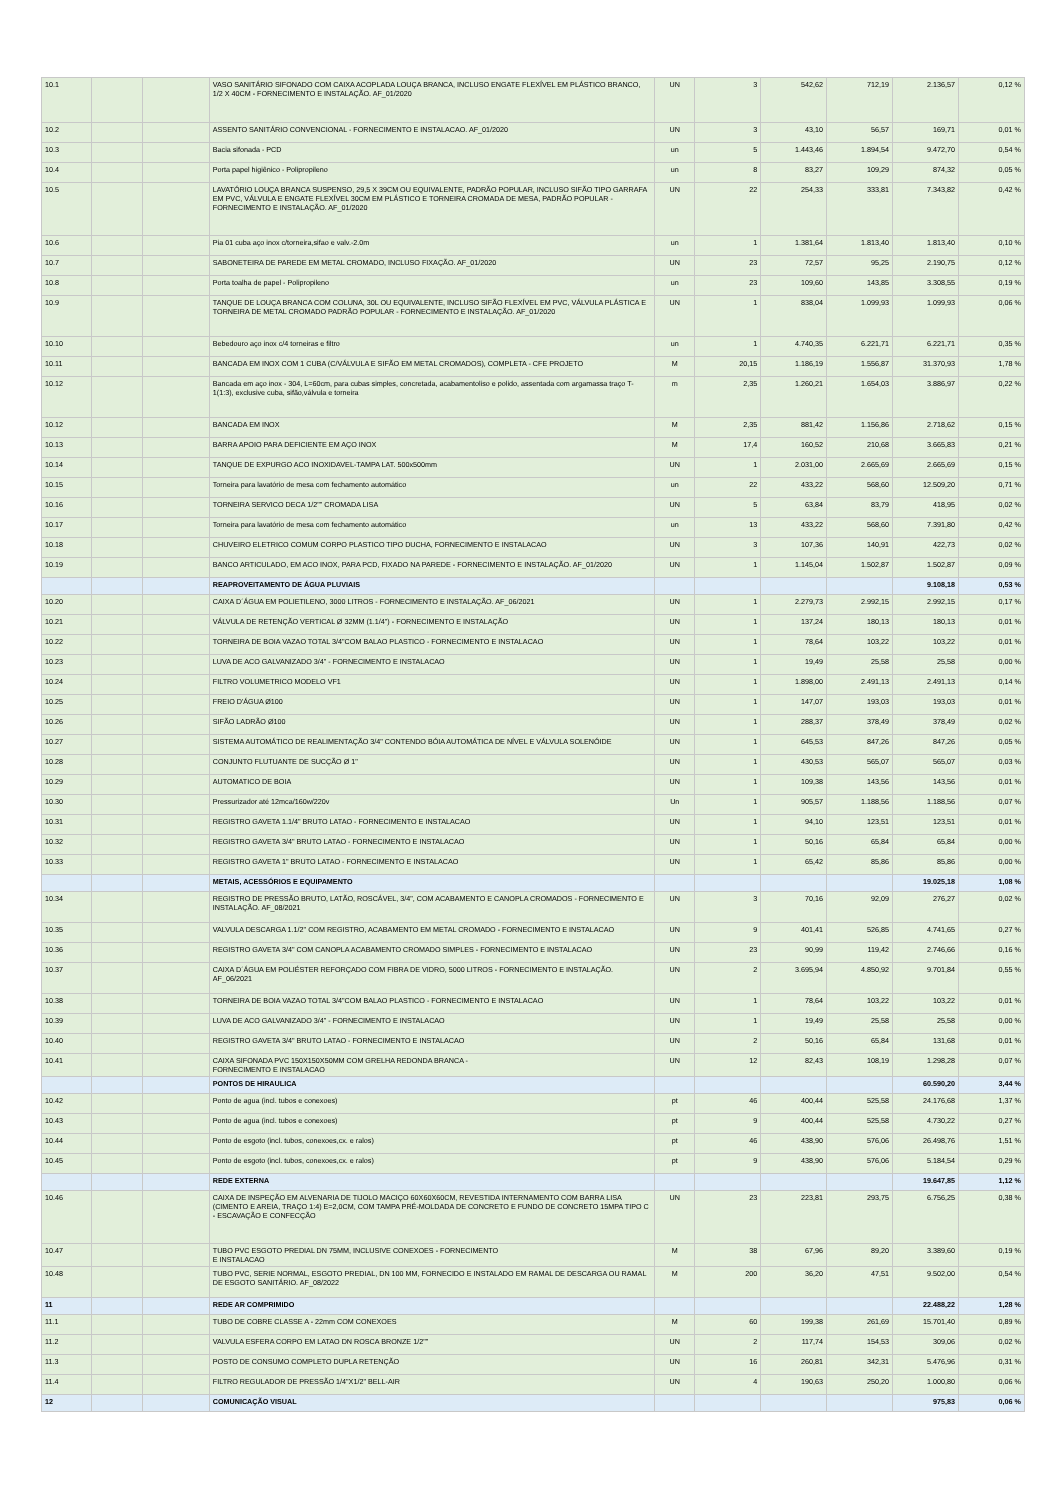| 10.1 | | | VASO SANITÁRIO SIFONADO COM CAIXA ACOPLADA LOUÇA BRANCA, INCLUSO ENGATE FLEXÍVEL EM PLÁSTICO BRANCO, 1/2 X 40CM - FORNECIMENTO E INSTALAÇÃO. AF_01/2020 | UN | 3 | 542,62 | 712,19 | 2.136,57 | 0,12 % |
| 10.2 | | | ASSENTO SANITÁRIO CONVENCIONAL - FORNECIMENTO E INSTALACAO. AF_01/2020 | UN | 3 | 43,10 | 56,57 | 169,71 | 0,01 % |
| 10.3 | | | Bacia sifonada - PCD | un | 5 | 1.443,46 | 1.894,54 | 9.472,70 | 0,54 % |
| 10.4 | | | Porta papel higiênico - Polipropileno | un | 8 | 83,27 | 109,29 | 874,32 | 0,05 % |
| 10.5 | | | LAVATÓRIO LOUÇA BRANCA SUSPENSO, 29,5 X 39CM OU EQUIVALENTE, PADRÃO POPULAR, INCLUSO SIFÃO TIPO GARRAFA EM PVC, VÁLVULA E ENGATE FLEXÍVEL 30CM EM PLÁSTICO E TORNEIRA CROMADA DE MESA, PADRÃO POPULAR - FORNECIMENTO E INSTALAÇÃO. AF_01/2020 | UN | 22 | 254,33 | 333,81 | 7.343,82 | 0,42 % |
| 10.6 | | | Pia 01 cuba aço inox c/torneira,sifao e valv.-2.0m | un | 1 | 1.381,64 | 1.813,40 | 1.813,40 | 0,10 % |
| 10.7 | | | SABONETEIRA DE PAREDE EM METAL CROMADO, INCLUSO FIXAÇÃO. AF_01/2020 | UN | 23 | 72,57 | 95,25 | 2.190,75 | 0,12 % |
| 10.8 | | | Porta toalha de papel - Polipropileno | un | 23 | 109,60 | 143,85 | 3.308,55 | 0,19 % |
| 10.9 | | | TANQUE DE LOUÇA BRANCA COM COLUNA, 30L OU EQUIVALENTE, INCLUSO SIFÃO FLEXÍVEL EM PVC, VÁLVULA PLÁSTICA E TORNEIRA DE METAL CROMADO PADRÃO POPULAR - FORNECIMENTO E INSTALAÇÃO. AF_01/2020 | UN | 1 | 838,04 | 1.099,93 | 1.099,93 | 0,06 % |
| 10.10 | | | Bebedouro aço inox c/4 torneiras e filtro | un | 1 | 4.740,35 | 6.221,71 | 6.221,71 | 0,35 % |
| 10.11 | | | BANCADA EM INOX COM 1 CUBA (C/VÁLVULA E SIFÃO EM METAL CROMADOS), COMPLETA - CFE PROJETO | M | 20,15 | 1.186,19 | 1.556,87 | 31.370,93 | 1,78 % |
| 10.12 | | | Bancada em aço inox - 304, L=60cm, para cubas simples, concretada, acabamentoliso e polido, assentada com argamassa traço T-1(1:3), exclusive cuba, sifão,válvula e torneira | m | 2,35 | 1.260,21 | 1.654,03 | 3.886,97 | 0,22 % |
| 10.12 | | | BANCADA EM INOX | M | 2,35 | 881,42 | 1.156,86 | 2.718,62 | 0,15 % |
| 10.13 | | | BARRA APOIO PARA DEFICIENTE EM AÇO INOX | M | 17,4 | 160,52 | 210,68 | 3.665,83 | 0,21 % |
| 10.14 | | | TANQUE DE EXPURGO ACO INOXIDAVEL-TAMPA LAT. 500x500mm | UN | 1 | 2.031,00 | 2.665,69 | 2.665,69 | 0,15 % |
| 10.15 | | | Torneira para lavatório de mesa com fechamento automático | un | 22 | 433,22 | 568,60 | 12.509,20 | 0,71 % |
| 10.16 | | | TORNEIRA SERVICO DECA 1/2"" CROMADA LISA | UN | 5 | 63,84 | 83,79 | 418,95 | 0,02 % |
| 10.17 | | | Torneira para lavatório de mesa com fechamento automático | un | 13 | 433,22 | 568,60 | 7.391,80 | 0,42 % |
| 10.18 | | | CHUVEIRO ELETRICO COMUM CORPO PLASTICO TIPO DUCHA, FORNECIMENTO E INSTALACAO | UN | 3 | 107,36 | 140,91 | 422,73 | 0,02 % |
| 10.19 | | | BANCO ARTICULADO, EM ACO INOX, PARA PCD, FIXADO NA PAREDE - FORNECIMENTO E INSTALAÇÃO. AF_01/2020 | UN | 1 | 1.145,04 | 1.502,87 | 1.502,87 | 0,09 % |
| | | | REAPROVEITAMENTO DE ÁGUA PLUVIAIS | | | | | 9.108,18 | 0,53 % |
| 10.20 | | | CAIXA D´ÁGUA EM POLIETILENO, 3000 LITROS - FORNECIMENTO E INSTALAÇÃO. AF_06/2021 | UN | 1 | 2.279,73 | 2.992,15 | 2.992,15 | 0,17 % |
| 10.21 | | | VÁLVULA DE RETENÇÃO VERTICAL Ø 32MM (1.1/4") - FORNECIMENTO E INSTALAÇÃO | UN | 1 | 137,24 | 180,13 | 180,13 | 0,01 % |
| 10.22 | | | TORNEIRA DE BOIA VAZAO TOTAL 3/4"COM BALAO PLASTICO - FORNECIMENTO E INSTALACAO | UN | 1 | 78,64 | 103,22 | 103,22 | 0,01 % |
| 10.23 | | | LUVA DE ACO GALVANIZADO 3/4" - FORNECIMENTO E INSTALACAO | UN | 1 | 19,49 | 25,58 | 25,58 | 0,00 % |
| 10.24 | | | FILTRO VOLUMETRICO MODELO VF1 | UN | 1 | 1.898,00 | 2.491,13 | 2.491,13 | 0,14 % |
| 10.25 | | | FREIO D'ÁGUA Ø100 | UN | 1 | 147,07 | 193,03 | 193,03 | 0,01 % |
| 10.26 | | | SIFÃO LADRÃO Ø100 | UN | 1 | 288,37 | 378,49 | 378,49 | 0,02 % |
| 10.27 | | | SISTEMA AUTOMÁTICO DE REALIMENTAÇÃO 3/4" CONTENDO BÓIA AUTOMÁTICA DE NÍVEL E VÁLVULA SOLENÓIDE | UN | 1 | 645,53 | 847,26 | 847,26 | 0,05 % |
| 10.28 | | | CONJUNTO FLUTUANTE DE SUCÇÃO Ø 1" | UN | 1 | 430,53 | 565,07 | 565,07 | 0,03 % |
| 10.29 | | | AUTOMATICO DE BOIA | UN | 1 | 109,38 | 143,56 | 143,56 | 0,01 % |
| 10.30 | | | Pressurizador até 12mca/160w/220v | Un | 1 | 905,57 | 1.188,56 | 1.188,56 | 0,07 % |
| 10.31 | | | REGISTRO GAVETA 1.1/4" BRUTO LATAO - FORNECIMENTO E INSTALACAO | UN | 1 | 94,10 | 123,51 | 123,51 | 0,01 % |
| 10.32 | | | REGISTRO GAVETA 3/4" BRUTO LATAO - FORNECIMENTO E INSTALACAO | UN | 1 | 50,16 | 65,84 | 65,84 | 0,00 % |
| 10.33 | | | REGISTRO GAVETA 1" BRUTO LATAO - FORNECIMENTO E INSTALACAO | UN | 1 | 65,42 | 85,86 | 85,86 | 0,00 % |
| | | | METAIS, ACESSÓRIOS E EQUIPAMENTO | | | | | 19.025,18 | 1,08 % |
| 10.34 | | | REGISTRO DE PRESSÃO BRUTO, LATÃO, ROSCÁVEL, 3/4", COM ACABAMENTO E CANOPLA CROMADOS - FORNECIMENTO E INSTALAÇÃO. AF_08/2021 | UN | 3 | 70,16 | 92,09 | 276,27 | 0,02 % |
| 10.35 | | | VALVULA DESCARGA 1.1/2" COM REGISTRO, ACABAMENTO EM METAL CROMADO - FORNECIMENTO E INSTALACAO | UN | 9 | 401,41 | 526,85 | 4.741,65 | 0,27 % |
| 10.36 | | | REGISTRO GAVETA 3/4" COM CANOPLA ACABAMENTO CROMADO SIMPLES - FORNECIMENTO E INSTALACAO | UN | 23 | 90,99 | 119,42 | 2.746,66 | 0,16 % |
| 10.37 | | | CAIXA D´ÁGUA EM POLIÉSTER REFORÇADO COM FIBRA DE VIDRO, 5000 LITROS - FORNECIMENTO E INSTALAÇÃO. AF_06/2021 | UN | 2 | 3.695,94 | 4.850,92 | 9.701,84 | 0,55 % |
| 10.38 | | | TORNEIRA DE BOIA VAZAO TOTAL 3/4"COM BALAO PLASTICO - FORNECIMENTO E INSTALACAO | UN | 1 | 78,64 | 103,22 | 103,22 | 0,01 % |
| 10.39 | | | LUVA DE ACO GALVANIZADO 3/4" - FORNECIMENTO E INSTALACAO | UN | 1 | 19,49 | 25,58 | 25,58 | 0,00 % |
| 10.40 | | | REGISTRO GAVETA 3/4" BRUTO LATAO - FORNECIMENTO E INSTALACAO | UN | 2 | 50,16 | 65,84 | 131,68 | 0,01 % |
| 10.41 | | | CAIXA SIFONADA PVC 150X150X50MM COM GRELHA REDONDA BRANCA - FORNECIMENTO E INSTALACAO | UN | 12 | 82,43 | 108,19 | 1.298,28 | 0,07 % |
| | | | PONTOS DE HIRAULICA | | | | | 60.590,20 | 3,44 % |
| 10.42 | | | Ponto de agua (incl. tubos e conexoes) | pt | 46 | 400,44 | 525,58 | 24.176,68 | 1,37 % |
| 10.43 | | | Ponto de agua (incl. tubos e conexoes) | pt | 9 | 400,44 | 525,58 | 4.730,22 | 0,27 % |
| 10.44 | | | Ponto de esgoto (incl. tubos, conexoes,cx. e ralos) | pt | 46 | 438,90 | 576,06 | 26.498,76 | 1,51 % |
| 10.45 | | | Ponto de esgoto (incl. tubos, conexoes,cx. e ralos) | pt | 9 | 438,90 | 576,06 | 5.184,54 | 0,29 % |
| | | | REDE EXTERNA | | | | | 19.647,85 | 1,12 % |
| 10.46 | | | CAIXA DE INSPEÇÃO EM ALVENARIA DE TIJOLO MACIÇO 60X60X60CM, REVESTIDA INTERNAMENTO COM BARRA LISA (CIMENTO E AREIA, TRAÇO 1:4) E=2,0CM, COM TAMPA PRÉ-MOLDADA DE CONCRETO E FUNDO DE CONCRETO 15MPA TIPO C - ESCAVAÇÃO E CONFECÇÃO | UN | 23 | 223,81 | 293,75 | 6.756,25 | 0,38 % |
| 10.47 | | | TUBO PVC ESGOTO PREDIAL DN 75MM, INCLUSIVE CONEXOES - FORNECIMENTO E INSTALACAO | M | 38 | 67,96 | 89,20 | 3.389,60 | 0,19 % |
| 10.48 | | | TUBO PVC, SERIE NORMAL, ESGOTO PREDIAL, DN 100 MM, FORNECIDO E INSTALADO EM RAMAL DE DESCARGA OU RAMAL DE ESGOTO SANITÁRIO. AF_08/2022 | M | 200 | 36,20 | 47,51 | 9.502,00 | 0,54 % |
| 11 | | | REDE AR COMPRIMIDO | | | | | 22.488,22 | 1,28 % |
| 11.1 | | | TUBO DE COBRE CLASSE A - 22mm COM CONEXOES | M | 60 | 199,38 | 261,69 | 15.701,40 | 0,89 % |
| 11.2 | | | VALVULA ESFERA CORPO EM LATAO DN ROSCA BRONZE 1/2"" | UN | 2 | 117,74 | 154,53 | 309,06 | 0,02 % |
| 11.3 | | | POSTO DE CONSUMO COMPLETO DUPLA RETENÇÃO | UN | 16 | 260,81 | 342,31 | 5.476,96 | 0,31 % |
| 11.4 | | | FILTRO REGULADOR DE PRESSÃO 1/4"X1/2" BELL-AIR | UN | 4 | 190,63 | 250,20 | 1.000,80 | 0,06 % |
| 12 | | | COMUNICAÇÃO VISUAL | | | | | 975,83 | 0,06 % |